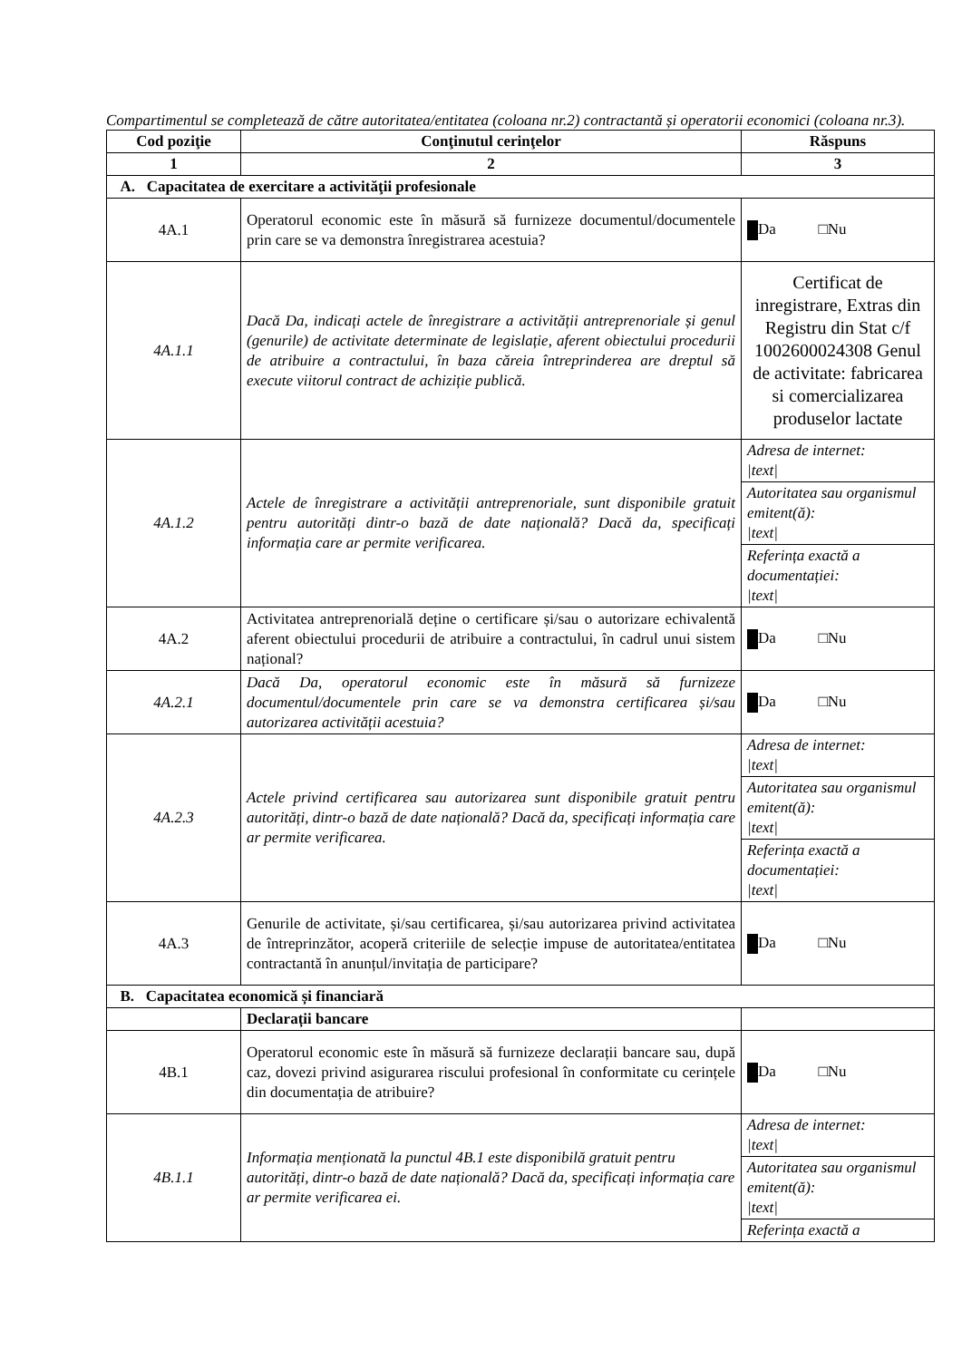Compartimentul se completează de către autoritatea/entitatea (coloana nr.2) contractantă și operatorii economici (coloana nr.3).
| Cod poziţie | Conţinutul cerinţelor | Răspuns |
| --- | --- | --- |
| 1 | 2 | 3 |
| A. Capacitatea de exercitare a activităţii profesionale | | |
| 4A.1 | Operatorul economic este în măsură să furnizeze documentul/documentele prin care se va demonstra înregistrarea acestuia? | Da □Nu |
| 4A.1.1 | Dacă Da, indicați actele de înregistrare a activității antreprenoriale și genul (genurile) de activitate determinate de legislație, aferent obiectului procedurii de atribuire a contractului, în baza căreia întreprinderea are dreptul să execute viitorul contract de achiziție publică. | Certificat de inregistrare, Extras din Registru din Stat c/f 1002600024308 Genul de activitate: fabricarea si comercializarea produselor lactate |
| 4A.1.2 | Actele de înregistrare a activității antreprenoriale, sunt disponibile gratuit pentru autorități dintr-o bază de date națională? Dacă da, specificați informația care ar permite verificarea. | Adresa de internet: /text/ Autoritatea sau organismul emitent(ă): /text/ Referința exactă a documentației: /text/ |
| 4A.2 | Activitatea antreprenorială deține o certificare și/sau o autorizare echivalentă aferent obiectului procedurii de atribuire a contractului, în cadrul unui sistem național? | Da □Nu |
| 4A.2.1 | Dacă Da, operatorul economic este în măsură să furnizeze documentul/documentele prin care se va demonstra certificarea și/sau autorizarea activității acestuia? | Da □Nu |
| 4A.2.3 | Actele privind certificarea sau autorizarea sunt disponibile gratuit pentru autorități, dintr-o bază de date națională? Dacă da, specificați informația care ar permite verificarea. | Adresa de internet: /text/ Autoritatea sau organismul emitent(ă): /text/ Referința exactă a documentației: /text/ |
| 4A.3 | Genurile de activitate, și/sau certificarea, și/sau autorizarea privind activitatea de întreprinzător, acoperă criteriile de selecție impuse de autoritatea/entitatea contractantă în anunțul/invitația de participare? | Da □Nu |
| B. Capacitatea economică și financiară | | |
| | Declarații bancare | |
| 4B.1 | Operatorul economic este în măsură să furnizeze declarații bancare sau, după caz, dovezi privind asigurarea riscului profesional în conformitate cu cerințele din documentația de atribuire? | Da □Nu |
| 4B.1.1 | Informația menționată la punctul 4B.1 este disponibilă gratuit pentru autorități, dintr-o bază de date națională? Dacă da, specificați informația care ar permite verificarea ei. | Adresa de internet: /text/ Autoritatea sau organismul emitent(ă): /text/ Referința exactă a |